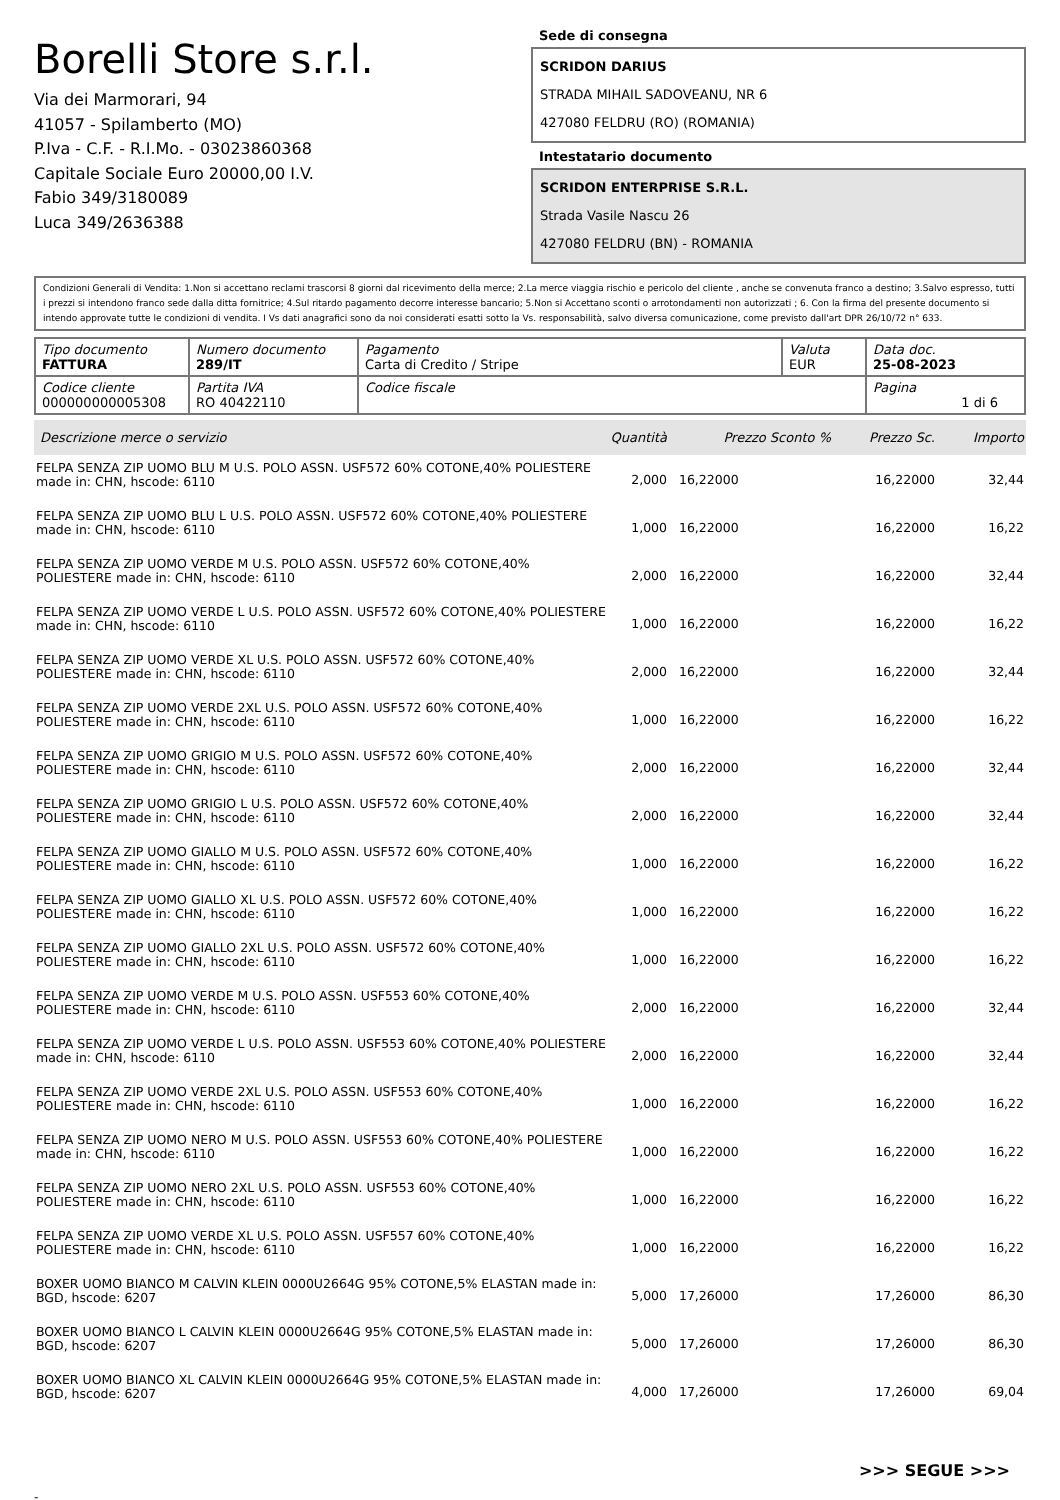Borelli Store s.r.l.
Via dei Marmorari, 94
41057 - Spilamberto (MO)
P.Iva - C.F. - R.I.Mo. - 03023860368
Capitale Sociale Euro 20000,00 I.V.
Fabio 349/3180089
Luca 349/2636388
Sede di consegna
SCRIDON DARIUS
STRADA MIHAIL SADOVEANU, NR 6
427080 FELDRU (RO) (ROMANIA)
Intestatario documento
SCRIDON ENTERPRISE S.R.L.
Strada Vasile Nascu 26
427080 FELDRU (BN) - ROMANIA
Condizioni Generali di Vendita: 1.Non si accettano reclami trascorsi 8 giorni dal ricevimento della merce; 2.La merce viaggia rischio e pericolo del cliente , anche se convenuta franco a destino; 3.Salvo espresso, tutti i prezzi si intendono franco sede dalla ditta fornitrice; 4.Sul ritardo pagamento decorre interesse bancario; 5.Non si Accettano sconti o arrotondamenti non autorizzati ; 6. Con la firma del presente documento si intendo approvate tutte le condizioni di vendita. I Vs dati anagrafici sono da noi considerati esatti sotto la Vs. responsabilità, salvo diversa comunicazione, come previsto dall'art DPR 26/10/72 n° 633.
| Tipo documento FATTURA | Numero documento 289/IT | Pagamento Carta di Credito / Stripe | Valuta EUR | Data doc. 25-08-2023 |
| Codice cliente 000000000005308 | Partita IVA RO 40422110 | Codice fiscale | | Pagina 1 di 6 |
| Descrizione merce o servizio | Quantità | Prezzo Sconto % | Prezzo Sc. | Importo |
| --- | --- | --- | --- | --- |
| FELPA SENZA ZIP UOMO BLU M U.S. POLO ASSN. USF572 60% COTONE,40% POLIESTERE made in: CHN, hscode: 6110 | 2,000 | 16,22000 | 16,22000 | 32,44 |
| FELPA SENZA ZIP UOMO BLU L U.S. POLO ASSN. USF572 60% COTONE,40% POLIESTERE made in: CHN, hscode: 6110 | 1,000 | 16,22000 | 16,22000 | 16,22 |
| FELPA SENZA ZIP UOMO VERDE M U.S. POLO ASSN. USF572 60% COTONE,40% POLIESTERE made in: CHN, hscode: 6110 | 2,000 | 16,22000 | 16,22000 | 32,44 |
| FELPA SENZA ZIP UOMO VERDE L U.S. POLO ASSN. USF572 60% COTONE,40% POLIESTERE made in: CHN, hscode: 6110 | 1,000 | 16,22000 | 16,22000 | 16,22 |
| FELPA SENZA ZIP UOMO VERDE XL U.S. POLO ASSN. USF572 60% COTONE,40% POLIESTERE made in: CHN, hscode: 6110 | 2,000 | 16,22000 | 16,22000 | 32,44 |
| FELPA SENZA ZIP UOMO VERDE 2XL U.S. POLO ASSN. USF572 60% COTONE,40% POLIESTERE made in: CHN, hscode: 6110 | 1,000 | 16,22000 | 16,22000 | 16,22 |
| FELPA SENZA ZIP UOMO GRIGIO M U.S. POLO ASSN. USF572 60% COTONE,40% POLIESTERE made in: CHN, hscode: 6110 | 2,000 | 16,22000 | 16,22000 | 32,44 |
| FELPA SENZA ZIP UOMO GRIGIO L U.S. POLO ASSN. USF572 60% COTONE,40% POLIESTERE made in: CHN, hscode: 6110 | 2,000 | 16,22000 | 16,22000 | 32,44 |
| FELPA SENZA ZIP UOMO GIALLO M U.S. POLO ASSN. USF572 60% COTONE,40% POLIESTERE made in: CHN, hscode: 6110 | 1,000 | 16,22000 | 16,22000 | 16,22 |
| FELPA SENZA ZIP UOMO GIALLO XL U.S. POLO ASSN. USF572 60% COTONE,40% POLIESTERE made in: CHN, hscode: 6110 | 1,000 | 16,22000 | 16,22000 | 16,22 |
| FELPA SENZA ZIP UOMO GIALLO 2XL U.S. POLO ASSN. USF572 60% COTONE,40% POLIESTERE made in: CHN, hscode: 6110 | 1,000 | 16,22000 | 16,22000 | 16,22 |
| FELPA SENZA ZIP UOMO VERDE M U.S. POLO ASSN. USF553 60% COTONE,40% POLIESTERE made in: CHN, hscode: 6110 | 2,000 | 16,22000 | 16,22000 | 32,44 |
| FELPA SENZA ZIP UOMO VERDE L U.S. POLO ASSN. USF553 60% COTONE,40% POLIESTERE made in: CHN, hscode: 6110 | 2,000 | 16,22000 | 16,22000 | 32,44 |
| FELPA SENZA ZIP UOMO VERDE 2XL U.S. POLO ASSN. USF553 60% COTONE,40% POLIESTERE made in: CHN, hscode: 6110 | 1,000 | 16,22000 | 16,22000 | 16,22 |
| FELPA SENZA ZIP UOMO NERO M U.S. POLO ASSN. USF553 60% COTONE,40% POLIESTERE made in: CHN, hscode: 6110 | 1,000 | 16,22000 | 16,22000 | 16,22 |
| FELPA SENZA ZIP UOMO NERO 2XL U.S. POLO ASSN. USF553 60% COTONE,40% POLIESTERE made in: CHN, hscode: 6110 | 1,000 | 16,22000 | 16,22000 | 16,22 |
| FELPA SENZA ZIP UOMO VERDE XL U.S. POLO ASSN. USF557 60% COTONE,40% POLIESTERE made in: CHN, hscode: 6110 | 1,000 | 16,22000 | 16,22000 | 16,22 |
| BOXER UOMO BIANCO M CALVIN KLEIN 0000U2664G 95% COTONE,5% ELASTAN made in: BGD, hscode: 6207 | 5,000 | 17,26000 | 17,26000 | 86,30 |
| BOXER UOMO BIANCO L CALVIN KLEIN 0000U2664G 95% COTONE,5% ELASTAN made in: BGD, hscode: 6207 | 5,000 | 17,26000 | 17,26000 | 86,30 |
| BOXER UOMO BIANCO XL CALVIN KLEIN 0000U2664G 95% COTONE,5% ELASTAN made in: BGD, hscode: 6207 | 4,000 | 17,26000 | 17,26000 | 69,04 |
>>> SEGUE >>>
-